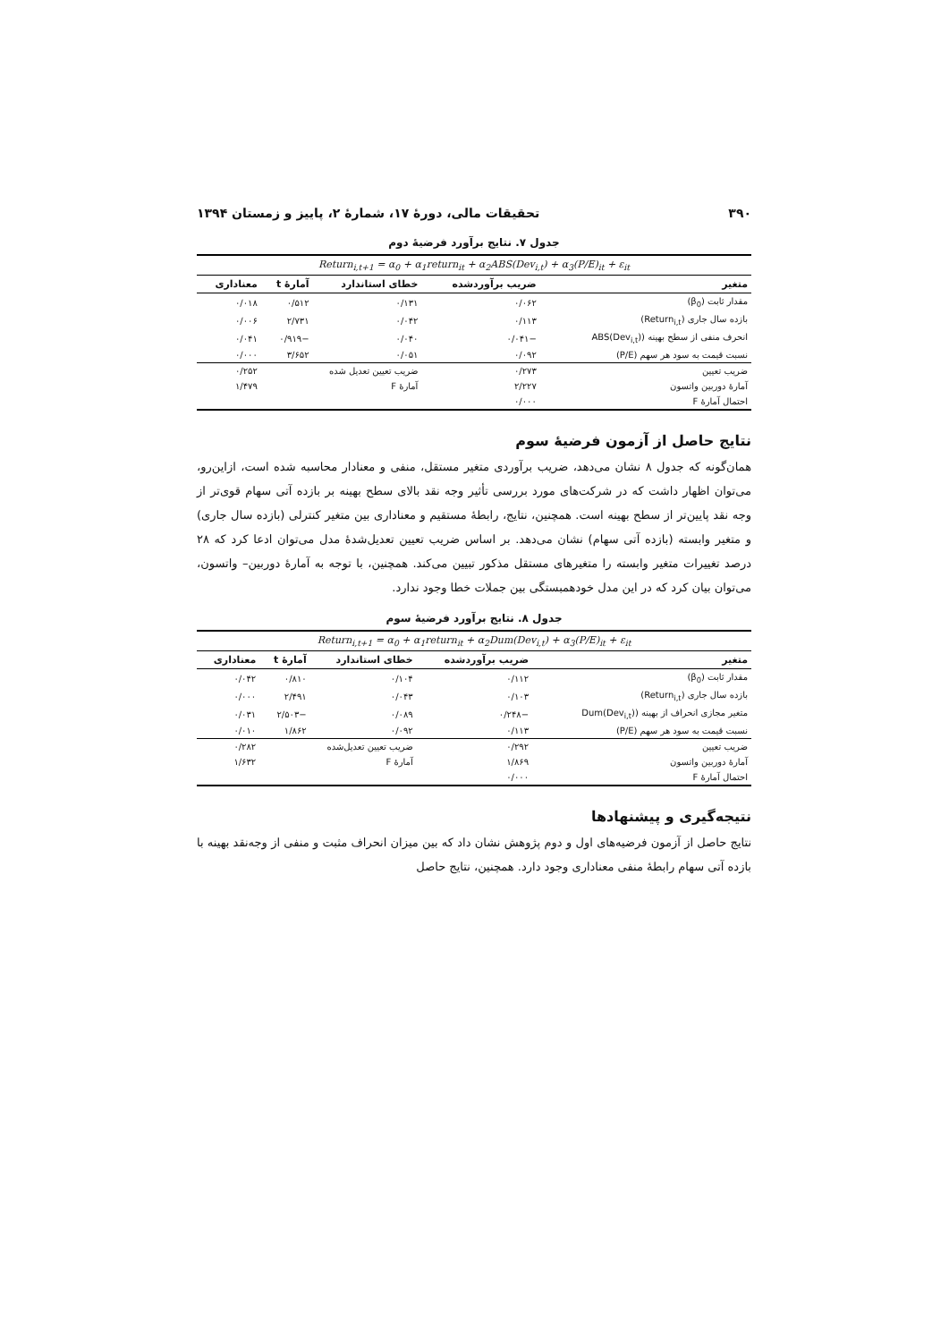۳۹۰ تحقیقات مالی، دورهٔ ۱۷، شمارهٔ ۲، پاییز و زمستان ۱۳۹۴
جدول ۷. نتایج برآورد فرضیهٔ دوم
| Return<sub>i,t+1</sub> = α<sub>0</sub> + α<sub>1</sub>return<sub>it</sub> + α<sub>2</sub>ABS(Dev<sub>i,t</sub>) + α<sub>3</sub>(P/E)<sub>it</sub> + ε<sub>it</sub> | | | | |
| متغیر | ضریب برآوردشده | خطای استاندارد | آمارهٔ t | معناداری |
| مقدار ثابت (β<sub>0</sub>) | ۰/۰۶۲ | ۰/۱۳۱ | ۰/۵۱۲ | ۰/۰۱۸ |
| بازده سال جاری (Return<sub>i,t</sub>) | ۰/۱۱۳ | ۰/۰۴۲ | ۲/۷۳۱ | ۰/۰۰۶ |
| انحرف منفی از سطح بهینه (ABS(Dev<sub>i,t</sub>) | −۰/۰۴۱ | ۰/۰۴۰ | −۰/۹۱۹ | ۰/۰۴۱ |
| نسبت قیمت به سود هر سهم (P/E) | ۰/۰۹۲ | ۰/۰۵۱ | ۳/۶۵۲ | ۰/۰۰۰ |
| ضریب تعیین | ۰/۲۷۳ | ضریب تعیین تعدیل شده | | ۰/۲۵۲ |
| آمارهٔ دوربین واتسون | ۲/۲۲۷ | آمارهٔ F | | ۱/۴۷۹ |
| احتمال آمارهٔ F | ۰/۰۰۰ | | | |
نتایج حاصل از آزمون فرضیهٔ سوم
همان‌گونه که جدول ۸ نشان می‌دهد، ضریب برآوردی متغیر مستقل، منفی و معنادار محاسبه شده است، ازاین‌رو، می‌توان اظهار داشت که در شرکت‌های مورد بررسی تأثیر وجه نقد بالای سطح بهینه بر بازده آتی سهام قوی‌تر از وجه نقد پایین‌تر از سطح بهینه است. همچنین، نتایج، رابطهٔ مستقیم و معناداری بین متغیر کنترلی (بازده سال جاری) و متغیر وابسته (بازده آتی سهام) نشان می‌دهد. بر اساس ضریب تعیین تعدیل‌شدهٔ مدل می‌توان ادعا کرد که ۲۸ درصد تغییرات متغیر وابسته را متغیرهای مستقل مذکور تبیین می‌کند. همچنین، با توجه به آمارهٔ دوربین– واتسون، می‌توان بیان کرد که در این مدل خودهمبستگی بین جملات خطا وجود ندارد.
جدول ۸. نتایج برآورد فرضیهٔ سوم
| Return<sub>i,t+1</sub> = α<sub>0</sub> + α<sub>1</sub>return<sub>it</sub> + α<sub>2</sub>Dum(Dev<sub>i,t</sub>) + α<sub>3</sub>(P/E)<sub>it</sub> + ε<sub>it</sub> | | | | |
| متغیر | ضریب برآوردشده | خطای استاندارد | آمارهٔ t | معناداری |
| مقدار ثابت (β<sub>0</sub>) | ۰/۱۱۲ | ۰/۱۰۴ | ۰/۸۱۰ | ۰/۰۴۲ |
| بازده سال جاری (Return<sub>i,t</sub>) | ۰/۱۰۳ | ۰/۰۴۳ | ۲/۴۹۱ | ۰/۰۰۰ |
| متغیر مجازی انحراف از بهینه (Dum(Dev<sub>i,t</sub>) | −۰/۲۴۸ | ۰/۰۸۹ | −۲/۵۰۳ | ۰/۰۳۱ |
| نسبت قیمت به سود هر سهم (P/E) | ۰/۱۱۳ | ۰/۰۹۲ | ۱/۸۶۲ | ۰/۰۱۰ |
| ضریب تعیین | ۰/۲۹۲ | ضریب تعیین تعدیل‌شده | | ۰/۲۸۲ |
| آمارهٔ دوربین واتسون | ۱/۸۶۹ | آمارهٔ F | | ۱/۶۳۲ |
| احتمال آمارهٔ F | ۰/۰۰۰ | | | |
نتیجه‌گیری و پیشنهادها
نتایج حاصل از آزمون فرضیه‌های اول و دوم پژوهش نشان داد که بین میزان انحراف مثبت و منفی از وجه‌نقد بهینه با بازده آتی سهام رابطهٔ منفی معناداری وجود دارد. همچنین، نتایج حاصل